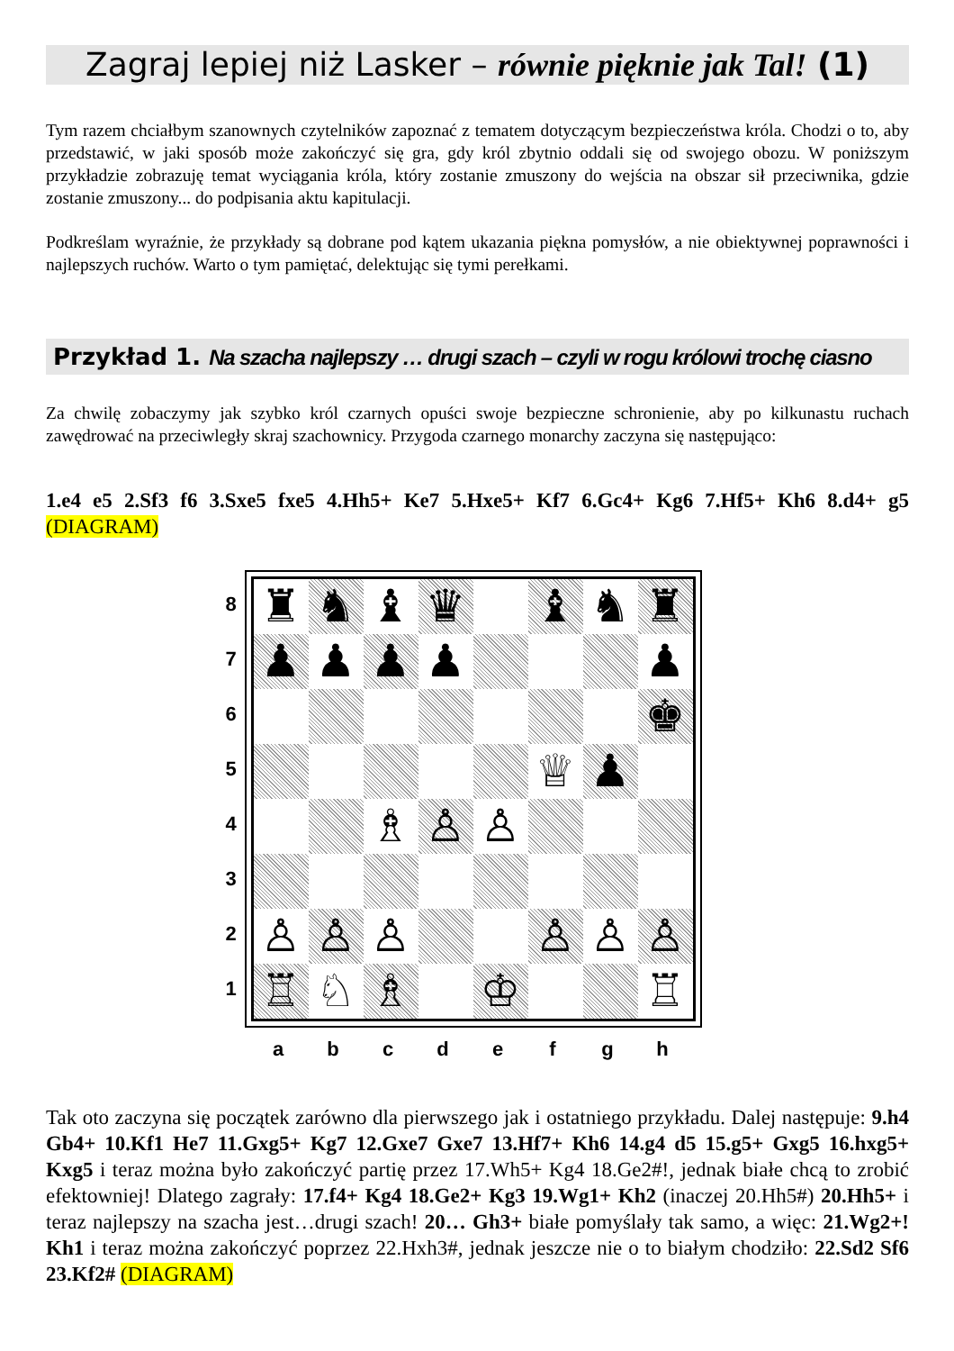Zagraj lepiej niż Lasker – równie pięknie jak Tal! (1)
Tym razem chciałbym szanownych czytelników zapoznać z tematem dotyczącym bezpieczeństwa króla. Chodzi o to, aby przedstawić, w jaki sposób może zakończyć się gra, gdy król zbytnio oddali się od swojego obozu. W poniższym przykładzie zobrazuję temat wyciągania króla, który zostanie zmuszony do wejścia na obszar sił przeciwnika, gdzie zostanie zmuszony... do podpisania aktu kapitulacji.
Podkreślam wyraźnie, że przykłady są dobrane pod kątem ukazania piękna pomysłów, a nie obiektywnej poprawności i najlepszych ruchów. Warto o tym pamiętać, delektując się tymi perełkami.
Przykład 1. Na szacha najlepszy … drugi szach – czyli w rogu królowi trochę ciasno
Za chwilę zobaczymy jak szybko król czarnych opuści swoje bezpieczne schronienie, aby po kilkunastu ruchach zawędrować na przeciwległy skraj szachownicy. Przygoda czarnego monarchy zaczyna się następująco:
1.e4 e5 2.Sf3 f6 3.Sxe5 fxe5 4.Hh5+ Ke7 5.Hxe5+ Kf7 6.Gc4+ Kg6 7.Hf5+ Kh6 8.d4+ g5 (DIAGRAM)
8
7
6
5
4
3
2
1
♜
♞
♝
♛
♝
♞
♜
♟
♟
♟
♟
♟
♚
♕
♟
♗
♙
♙
♙
♙
♙
♙
♙
♙
♖
♘
♗
♔
♖
a b c d e f g h
Tak oto zaczyna się początek zarówno dla pierwszego jak i ostatniego przykładu. Dalej następuje: 9.h4 Gb4+ 10.Kf1 He7 11.Gxg5+ Kg7 12.Gxe7 Gxe7 13.Hf7+ Kh6 14.g4 d5 15.g5+ Gxg5 16.hxg5+ Kxg5 i teraz można było zakończyć partię przez 17.Wh5+ Kg4 18.Ge2#!, jednak białe chcą to zrobić efektowniej! Dlatego zagrały: 17.f4+ Kg4 18.Ge2+ Kg3 19.Wg1+ Kh2 (inaczej 20.Hh5#) 20.Hh5+ i teraz najlepszy na szacha jest…drugi szach! 20… Gh3+ białe pomyślały tak samo, a więc: 21.Wg2+! Kh1 i teraz można zakończyć poprzez 22.Hxh3#, jednak jeszcze nie o to białym chodziło: 22.Sd2 Sf6 23.Kf2# (DIAGRAM)